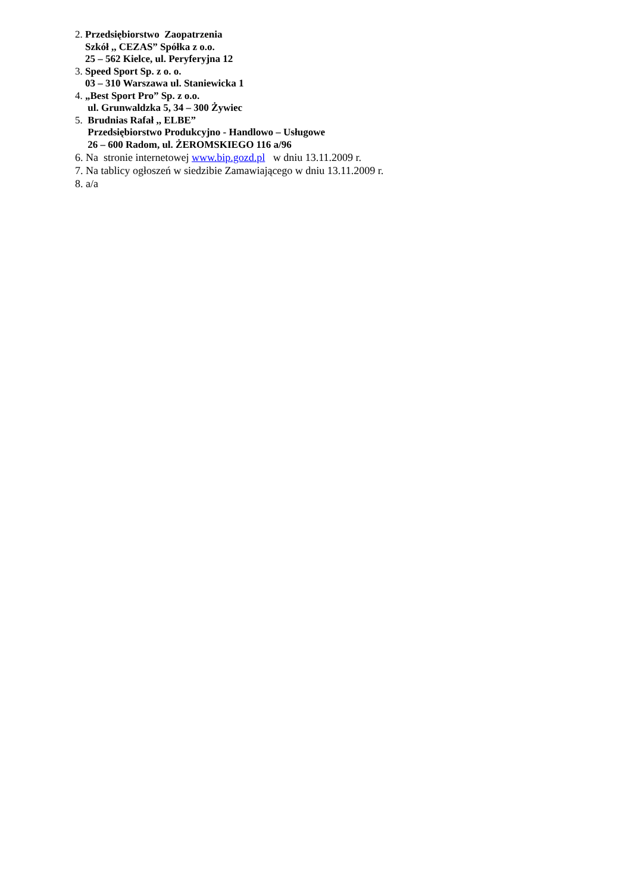2. Przedsiębiorstwo Zaopatrzenia
Szkół ,, CEZAS” Spółka z o.o.
25 – 562 Kielce, ul. Peryferyjna 12
3. Speed Sport Sp. z o. o.
03 – 310 Warszawa ul. Staniewicka 1
4. „Best Sport Pro” Sp. z o.o.
ul. Grunwaldzka 5, 34 – 300 Żywiec
5. Brudnias Rafał ,, ELBE”
Przedsiębiorstwo Produkcyjno - Handlowo – Usługowe
26 – 600 Radom, ul. ŻEROMSKIEGO 116 a/96
6. Na stronie internetowej www.bip.gozd.pl w dniu 13.11.2009 r.
7. Na tablicy ogłoszeń w siedzibie Zamawiającego w dniu 13.11.2009 r.
8. a/a